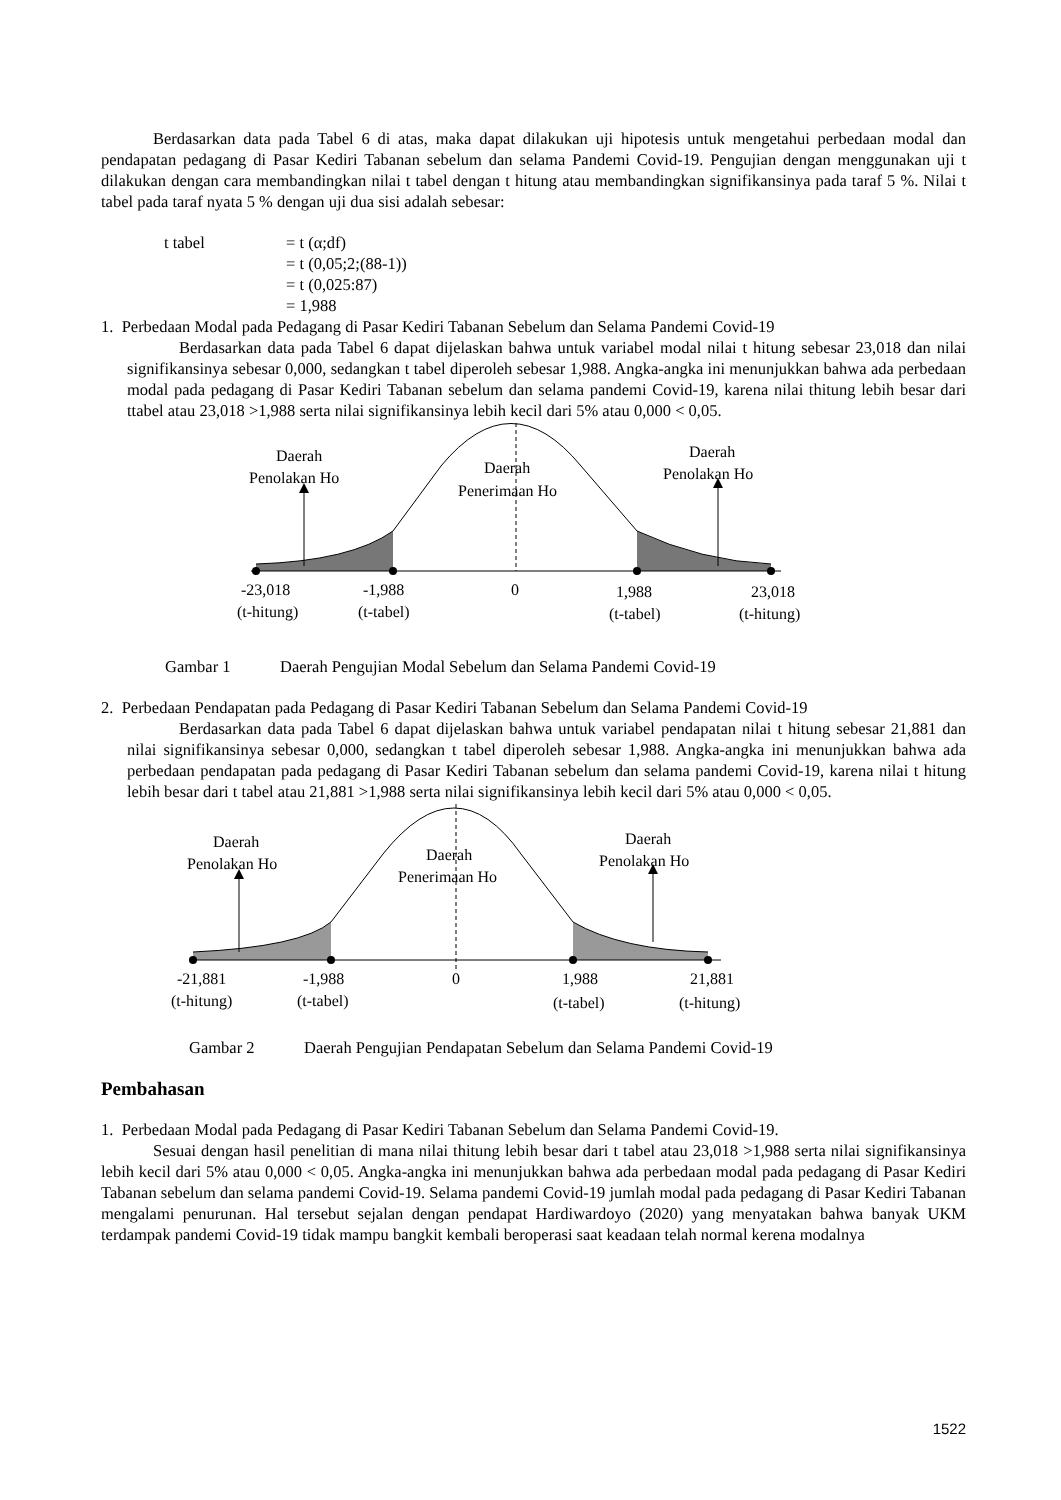Berdasarkan data pada Tabel 6 di atas, maka dapat dilakukan uji hipotesis untuk mengetahui perbedaan modal dan pendapatan pedagang di Pasar Kediri Tabanan sebelum dan selama Pandemi Covid-19. Pengujian dengan menggunakan uji t dilakukan dengan cara membandingkan nilai t tabel dengan t hitung atau membandingkan signifikansinya pada taraf 5 %. Nilai t tabel pada taraf nyata 5 % dengan uji dua sisi adalah sebesar:
| t tabel | = t (α;df) |
| | = t (0,05;2;(88-1)) |
| | = t (0,025:87) |
| | = 1,988 |
1. Perbedaan Modal pada Pedagang di Pasar Kediri Tabanan Sebelum dan Selama Pandemi Covid-19
Berdasarkan data pada Tabel 6 dapat dijelaskan bahwa untuk variabel modal nilai t hitung sebesar 23,018 dan nilai signifikansinya sebesar 0,000, sedangkan t tabel diperoleh sebesar 1,988. Angka-angka ini menunjukkan bahwa ada perbedaan modal pada pedagang di Pasar Kediri Tabanan sebelum dan selama pandemi Covid-19, karena nilai thitung lebih besar dari ttabel atau 23,018 >1,988 serta nilai signifikansinya lebih kecil dari 5% atau 0,000 < 0,05.
Daerah
Penolakan Ho
Daerah
Penerimaan Ho
Daerah
Penolakan Ho
-23,018
(t-hitung)
-1,988
(t-tabel)
0
1,988
(t-tabel)
23,018
(t-hitung)
Gambar 1 Daerah Pengujian Modal Sebelum dan Selama Pandemi Covid-19
2. Perbedaan Pendapatan pada Pedagang di Pasar Kediri Tabanan Sebelum dan Selama Pandemi Covid-19
Berdasarkan data pada Tabel 6 dapat dijelaskan bahwa untuk variabel pendapatan nilai t hitung sebesar 21,881 dan nilai signifikansinya sebesar 0,000, sedangkan t tabel diperoleh sebesar 1,988. Angka-angka ini menunjukkan bahwa ada perbedaan pendapatan pada pedagang di Pasar Kediri Tabanan sebelum dan selama pandemi Covid-19, karena nilai t hitung lebih besar dari t tabel atau 21,881 >1,988 serta nilai signifikansinya lebih kecil dari 5% atau 0,000 < 0,05.
Daerah
Penolakan Ho
Daerah
Penerimaan Ho
Daerah
Penolakan Ho
-21,881
(t-hitung)
-1,988
(t-tabel)
0
1,988
(t-tabel)
21,881
(t-hitung)
Gambar 2 Daerah Pengujian Pendapatan Sebelum dan Selama Pandemi Covid-19
Pembahasan
1. Perbedaan Modal pada Pedagang di Pasar Kediri Tabanan Sebelum dan Selama Pandemi Covid-19.
Sesuai dengan hasil penelitian di mana nilai thitung lebih besar dari t tabel atau 23,018 >1,988 serta nilai signifikansinya lebih kecil dari 5% atau 0,000 < 0,05. Angka-angka ini menunjukkan bahwa ada perbedaan modal pada pedagang di Pasar Kediri Tabanan sebelum dan selama pandemi Covid-19. Selama pandemi Covid-19 jumlah modal pada pedagang di Pasar Kediri Tabanan mengalami penurunan. Hal tersebut sejalan dengan pendapat Hardiwardoyo (2020) yang menyatakan bahwa banyak UKM terdampak pandemi Covid-19 tidak mampu bangkit kembali beroperasi saat keadaan telah normal kerena modalnya
1522